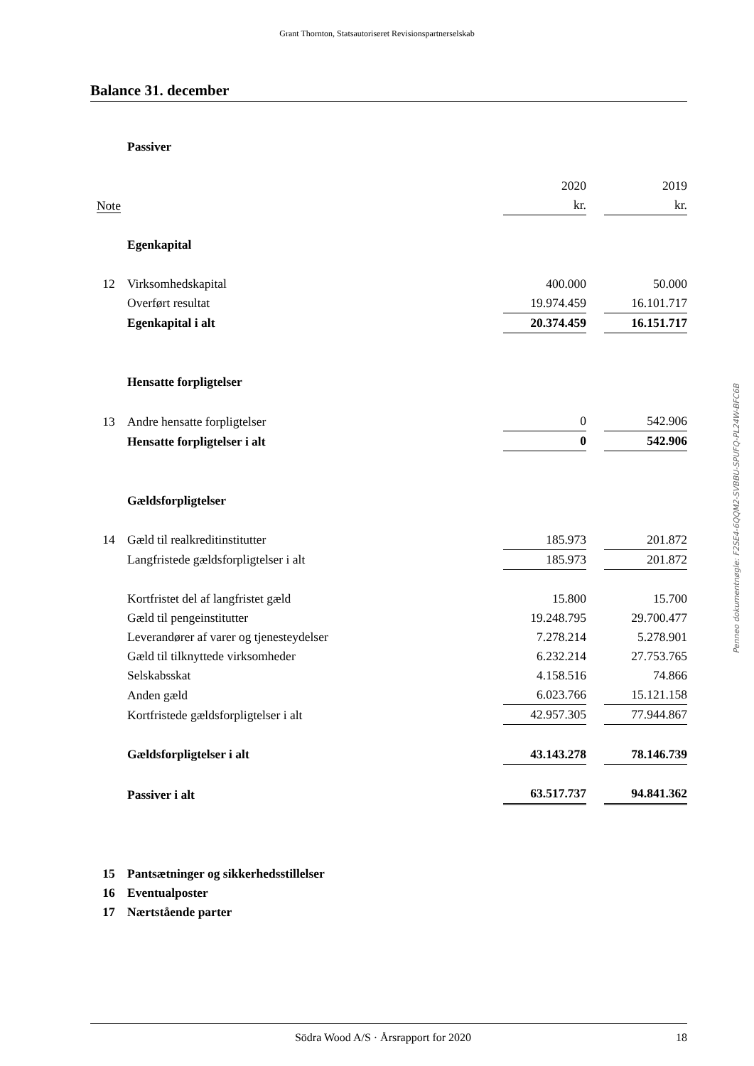Grant Thornton, Statsautoriseret Revisionspartnerselskab
Balance 31. december
| | Passiver | | | |
| | | 2020 | | 2019 |
| Note | | kr. | | kr. |
| | Egenkapital | | | |
| 12 | Virksomhedskapital | 400.000 | | 50.000 |
| | Overført resultat | 19.974.459 | | 16.101.717 |
| | Egenkapital i alt | 20.374.459 | | 16.151.717 |
| | Hensatte forpligtelser | | | |
| 13 | Andre hensatte forpligtelser | 0 | | 542.906 |
| | Hensatte forpligtelser i alt | 0 | | 542.906 |
| | Gældsforpligtelser | | | |
| 14 | Gæld til realkreditinstitutter | 185.973 | | 201.872 |
| | Langfristede gældsforpligtelser i alt | 185.973 | | 201.872 |
| | Kortfristet del af langfristet gæld | 15.800 | | 15.700 |
| | Gæld til pengeinstitutter | 19.248.795 | | 29.700.477 |
| | Leverandører af varer og tjenesteydelser | 7.278.214 | | 5.278.901 |
| | Gæld til tilknyttede virksomheder | 6.232.214 | | 27.753.765 |
| | Selskabsskat | 4.158.516 | | 74.866 |
| | Anden gæld | 6.023.766 | | 15.121.158 |
| | Kortfristede gældsforpligtelser i alt | 42.957.305 | | 77.944.867 |
| | Gældsforpligtelser i alt | 43.143.278 | | 78.146.739 |
| | Passiver i alt | 63.517.737 | | 94.841.362 |
| 15 | Pantsætninger og sikkerhedsstillelser | | | |
| 16 | Eventualposter | | | |
| 17 | Nærtstående parter | | | |
Penneo dokumentnøgle: F2SE4-6QQM2-SVBBU-SPUFQ-PL24W-BFC6B
Södra Wood A/S · Årsrapport for 2020 18